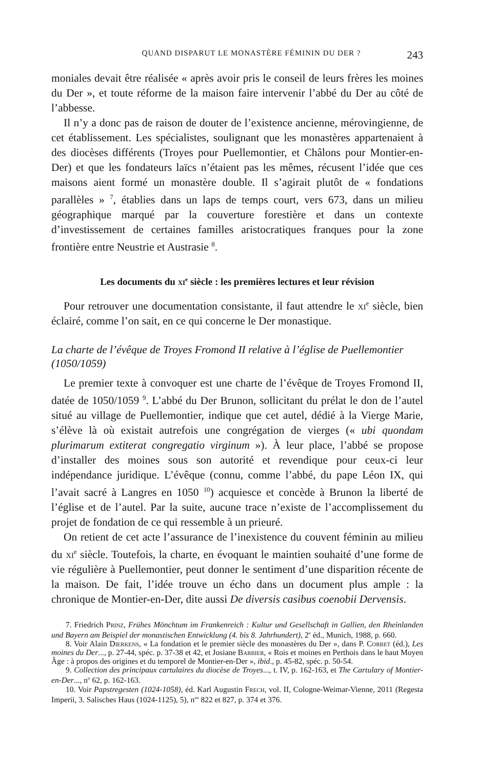QUAND DISPARUT LE MONASTÈRE FÉMININ DU DER ? 243
moniales devait être réalisée « après avoir pris le conseil de leurs frères les moines du Der », et toute réforme de la maison faire intervenir l’abbé du Der au côté de l’abbesse.
Il n’y a donc pas de raison de douter de l’existence ancienne, mérovingienne, de cet établissement. Les spécialistes, soulignant que les monastères appartenaient à des diocèses différents (Troyes pour Puellemontier, et Châlons pour Montier-en-Der) et que les fondateurs laïcs n’étaient pas les mêmes, récusent l’idée que ces maisons aient formé un monastère double. Il s’agirait plutôt de « fondations parallèles » <sup>7</sup>, établies dans un laps de temps court, vers 673, dans un milieu géographique marqué par la couverture forestière et dans un contexte d’investissement de certaines familles aristocratiques franques pour la zone frontière entre Neustrie et Austrasie <sup>8</sup>.
Les documents du xi<sup>e</sup> siècle : les premières lectures et leur révision
Pour retrouver une documentation consistante, il faut attendre le xi<sup>e</sup> siècle, bien éclairé, comme l’on sait, en ce qui concerne le Der monastique.
La charte de l’évêque de Troyes Fromond II relative à l’église de Puellemontier (1050/1059)
Le premier texte à convoquer est une charte de l’évêque de Troyes Fromond II, datée de 1050/1059 <sup>9</sup>. L’abbé du Der Brunon, sollicitant du prélat le don de l’autel situé au village de Puellemontier, indique que cet autel, dédié à la Vierge Marie, s’élève là où existait autrefois une congrégation de vierges (« ubi quondam plurimarum extiterat congregatio virginum »). À leur place, l’abbé se propose d’installer des moines sous son autorité et revendique pour ceux-ci leur indépendance juridique. L’évêque (connu, comme l’abbé, du pape Léon IX, qui l’avait sacré à Langres en 1050 <sup>10</sup>) acquiesce et concède à Brunon la liberté de l’église et de l’autel. Par la suite, aucune trace n’existe de l’accomplissement du projet de fondation de ce qui ressemble à un prieuré.
On retient de cet acte l’assurance de l’inexistence du couvent féminin au milieu du xi<sup>e</sup> siècle. Toutefois, la charte, en évoquant le maintien souhaité d’une forme de vie régulière à Puellemontier, peut donner le sentiment d’une disparition récente de la maison. De fait, l’idée trouve un écho dans un document plus ample : la chronique de Montier-en-Der, dite aussi De diversis casibus coenobii Dervensis.
7. Friedrich Prinz, Frühes Mönchtum im Frankenreich : Kultur und Gesellschaft in Gallien, den Rheinlanden und Bayern am Beispiel der monastischen Entwicklung (4. bis 8. Jahrhundert), 2<sup>e</sup> éd., Munich, 1988, p. 660.
8. Voir Alain Dierkens, « La fondation et le premier siècle des monastères du Der », dans P. Corbet (éd.), Les moines du Der..., p. 27-44, spéc. p. 37-38 et 42, et Josiane Barbier, « Rois et moines en Perthois dans le haut Moyen Âge : à propos des origines et du temporel de Montier-en-Der », ibid., p. 45-82, spéc. p. 50-54.
9. Collection des principaux cartulaires du diocèse de Troyes..., t. IV, p. 162-163, et The Cartulary of Montier-en-Der..., n<sup>o</sup> 62, p. 162-163.
10. Voir Papstregesten (1024-1058), éd. Karl Augustin Frech, vol. II, Cologne-Weimar-Vienne, 2011 (Regesta Imperii, 3. Salisches Haus (1024-1125), 5), n<sup>os</sup> 822 et 827, p. 374 et 376.